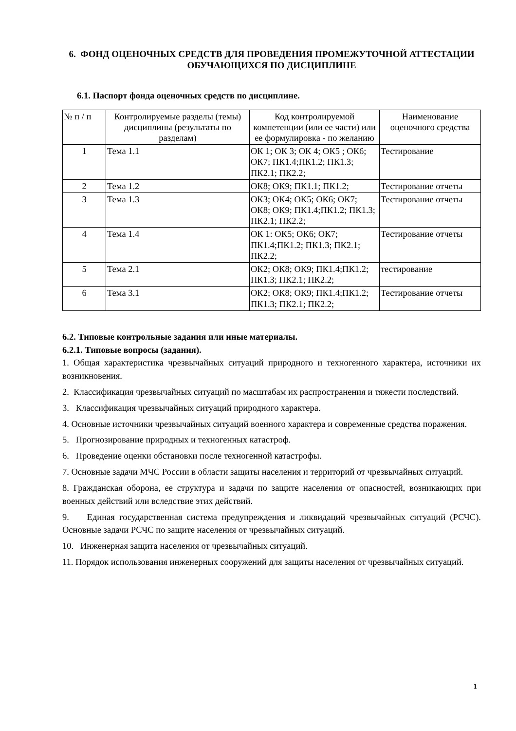6. ФОНД ОЦЕНОЧНЫХ СРЕДСТВ ДЛЯ ПРОВЕДЕНИЯ ПРОМЕЖУТОЧНОЙ АТТЕСТАЦИИ ОБУЧАЮЩИХСЯ ПО ДИСЦИПЛИНЕ
6.1. Паспорт фонда оценочных средств по дисциплине.
| № п / п | Контролируемые разделы (темы) дисциплины (результаты по разделам) | Код контролируемой компетенции (или ее части) или ее формулировка - по желанию | Наименование оценочного средства |
| --- | --- | --- | --- |
| 1 | Тема 1.1 | ОК 1; ОК 3; ОК 4; ОК5 ; ОК6; ОК7; ПК1.4;ПК1.2; ПК1.3; ПК2.1; ПК2.2; | Тестирование |
| 2 | Тема 1.2 | ОК8; ОК9; ПК1.1; ПК1.2; | Тестирование отчеты |
| 3 | Тема 1.3 | ОК3; ОК4; ОК5; ОК6; ОК7; ОК8; ОК9; ПК1.4;ПК1.2; ПК1.3; ПК2.1; ПК2.2; | Тестирование отчеты |
| 4 | Тема 1.4 | ОК 1: ОК5; ОК6; ОК7; ПК1.4;ПК1.2; ПК1.3; ПК2.1; ПК2.2; | Тестирование отчеты |
| 5 | Тема 2.1 | ОК2; ОК8; ОК9; ПК1.4;ПК1.2; ПК1.3; ПК2.1; ПК2.2; | тестирование |
| 6 | Тема 3.1 | ОК2; ОК8; ОК9; ПК1.4;ПК1.2; ПК1.3; ПК2.1; ПК2.2; | Тестирование отчеты |
6.2. Типовые контрольные задания или иные материалы.
6.2.1. Типовые вопросы (задания).
1. Общая характеристика чрезвычайных ситуаций природного и техногенного характера, источники их возникновения.
2. Классификация чрезвычайных ситуаций по масштабам их распространения и тяжести последствий.
3. Классификация чрезвычайных ситуаций природного характера.
4. Основные источники чрезвычайных ситуаций военного характера и современные средства поражения.
5. Прогнозирование природных и техногенных катастроф.
6. Проведение оценки обстановки после техногенной катастрофы.
7. Основные задачи МЧС России в области защиты населения и территорий от чрезвычайных ситуаций.
8. Гражданская оборона, ее структура и задачи по защите населения от опасностей, возникающих при военных действий или вследствие этих действий.
9. Единая государственная система предупреждения и ликвидаций чрезвычайных ситуаций (РСЧС). Основные задачи РСЧС по защите населения от чрезвычайных ситуаций.
10. Инженерная защита населения от чрезвычайных ситуаций.
11. Порядок использования инженерных сооружений для защиты населения от чрезвычайных ситуаций.
1